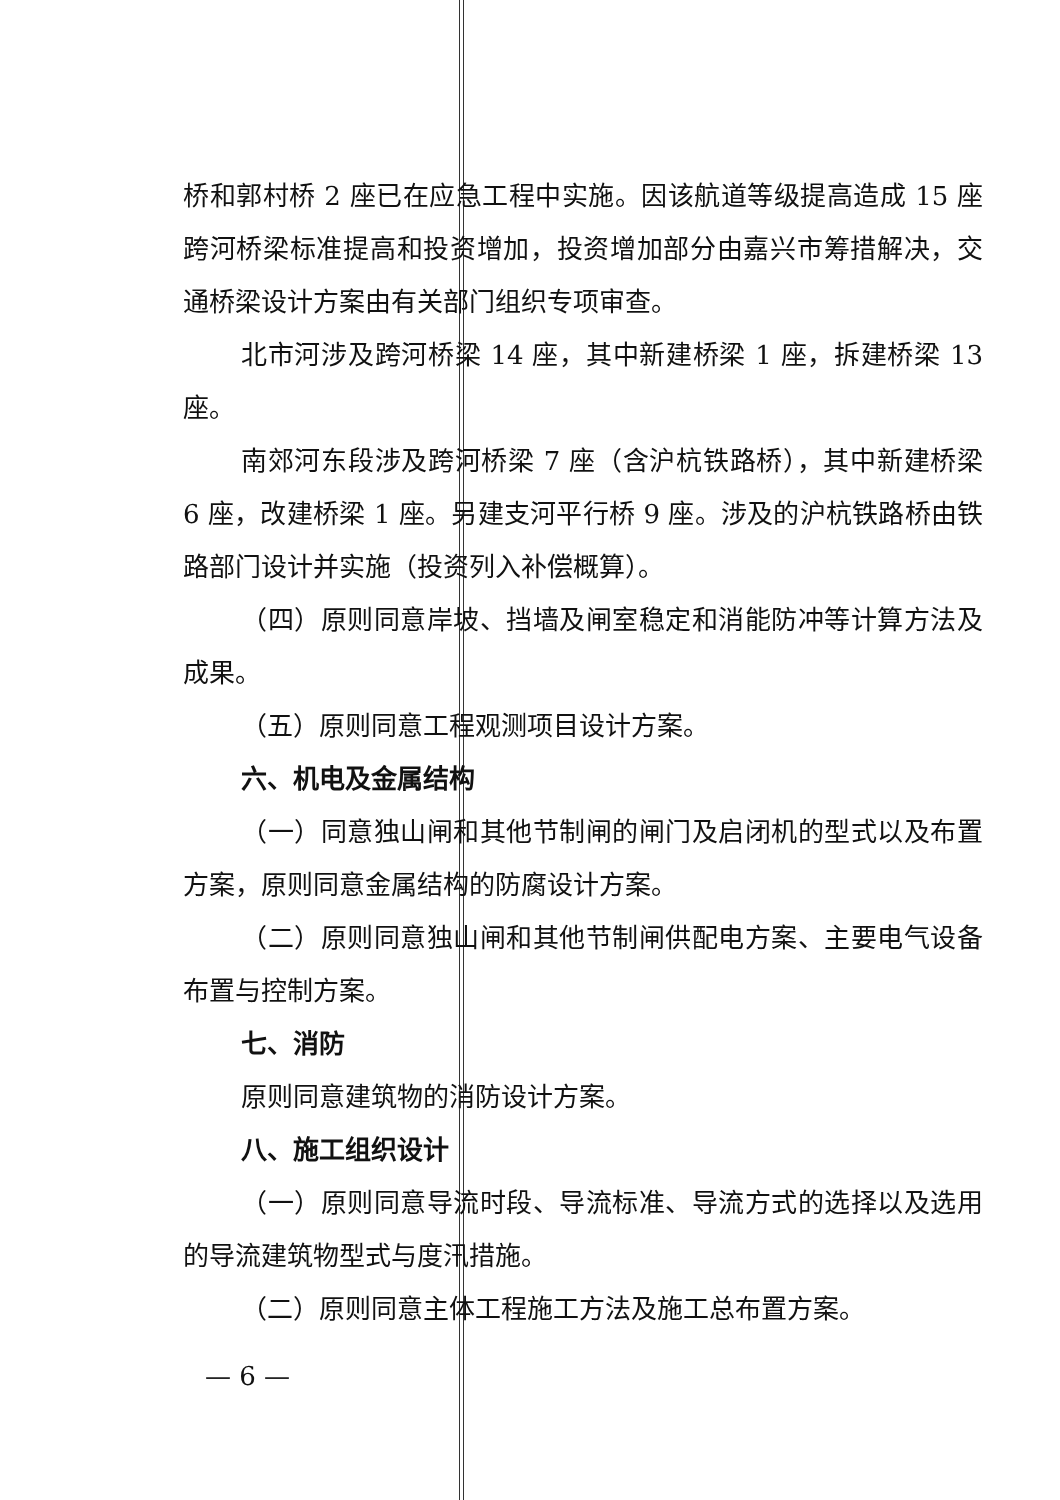桥和郭村桥 2 座已在应急工程中实施。因该航道等级提高造成 15 座跨河桥梁标准提高和投资增加，投资增加部分由嘉兴市筹措解决，交通桥梁设计方案由有关部门组织专项审查。
北市河涉及跨河桥梁 14 座，其中新建桥梁 1 座，拆建桥梁 13 座。
南郊河东段涉及跨河桥梁 7 座（含沪杭铁路桥），其中新建桥梁 6 座，改建桥梁 1 座。另建支河平行桥 9 座。涉及的沪杭铁路桥由铁路部门设计并实施（投资列入补偿概算）。
（四）原则同意岸坡、挡墙及闸室稳定和消能防冲等计算方法及成果。
（五）原则同意工程观测项目设计方案。
六、机电及金属结构
（一）同意独山闸和其他节制闸的闸门及启闭机的型式以及布置方案，原则同意金属结构的防腐设计方案。
（二）原则同意独山闸和其他节制闸供配电方案、主要电气设备布置与控制方案。
七、消防
原则同意建筑物的消防设计方案。
八、施工组织设计
（一）原则同意导流时段、导流标准、导流方式的选择以及选用的导流建筑物型式与度汛措施。
（二）原则同意主体工程施工方法及施工总布置方案。
— 6 —